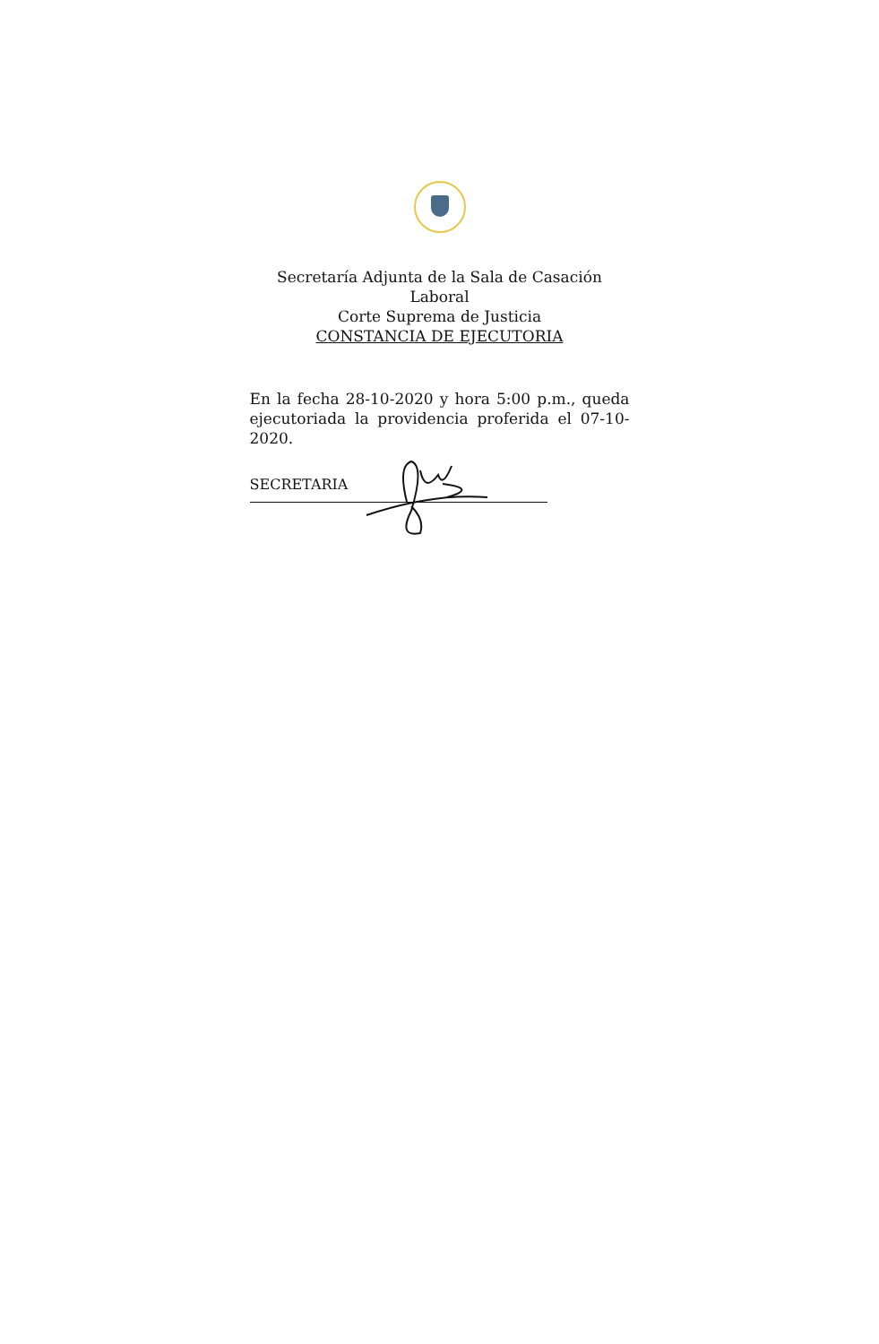Secretaría Adjunta de la Sala de Casación
Laboral
Corte Suprema de Justicia
CONSTANCIA DE EJECUTORIA
En la fecha 28-10-2020 y hora 5:00 p.m., queda ejecutoriada la providencia proferida el 07-10-2020.
SECRETARIA